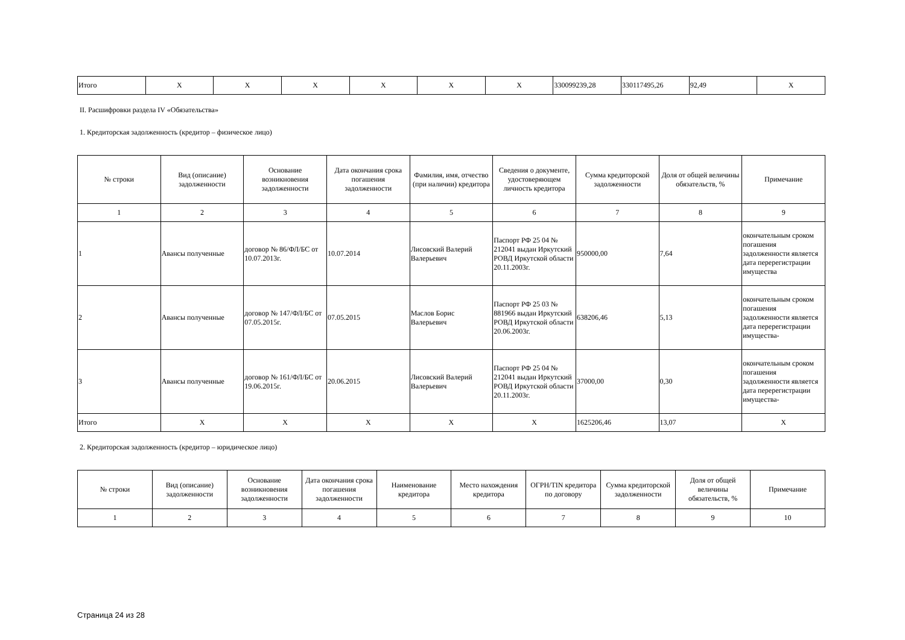| Итого | X | X | X | X | X | X | 330099239,28 | 330117495,26 | 92,49 | X |
II. Расшифровки раздела IV «Обязательства»
1. Кредиторская задолженность (кредитор – физическое лицо)
| № строки | Вид (описание) задолженности | Основание возникновения задолженности | Дата окончания срока погашения задолженности | Фамилия, имя, отчество (при наличии) кредитора | Сведения о документе, удостоверяющем личность кредитора | Сумма кредиторской задолженности | Доля от общей величины обязательств, % | Примечание |
| --- | --- | --- | --- | --- | --- | --- | --- | --- |
| 1 | 2 | 3 | 4 | 5 | 6 | 7 | 8 | 9 |
| 1 | Авансы полученные | договор № 86/ФЛ/БС от 10.07.2013г. | 10.07.2014 | Лисовский Валерий Валерьевич | Паспорт РФ 25 04 № 212041 выдан Иркутский РОВД Иркутской области 20.11.2003г. | 950000,00 | 7,64 | окончательным сроком погашения задолженности является дата перерегистрации имущества |
| 2 | Авансы полученные | договор № 147/ФЛ/БС от 07.05.2015г. | 07.05.2015 | Маслов Борис Валерьевич | Паспорт РФ 25 03 № 881966 выдан Иркутский РОВД Иркутской области 20.06.2003г. | 638206,46 | 5,13 | окончательным сроком погашения задолженности является дата перерегистрации имущества- |
| 3 | Авансы полученные | договор № 161/ФЛ/БС от 19.06.2015г. | 20.06.2015 | Лисовский Валерий Валерьевич | Паспорт РФ 25 04 № 212041 выдан Иркутский РОВД Иркутской области 20.11.2003г. | 37000,00 | 0,30 | окончательным сроком погашения задолженности является дата перерегистрации имущества- |
| Итого | X | X | X | X | X | 1625206,46 | 13,07 | X |
2. Кредиторская задолженность (кредитор – юридическое лицо)
| № строки | Вид (описание) задолженности | Основание возникновения задолженности | Дата окончания срока погашения задолженности | Наименование кредитора | Место нахождения кредитора | ОГРН/TIN кредитора по договору | Сумма кредиторской задолженности | Доля от общей величины обязательств, % | Примечание |
| --- | --- | --- | --- | --- | --- | --- | --- | --- | --- |
| 1 | 2 | 3 | 4 | 5 | 6 | 7 | 8 | 9 | 10 |
Страница 24 из 28